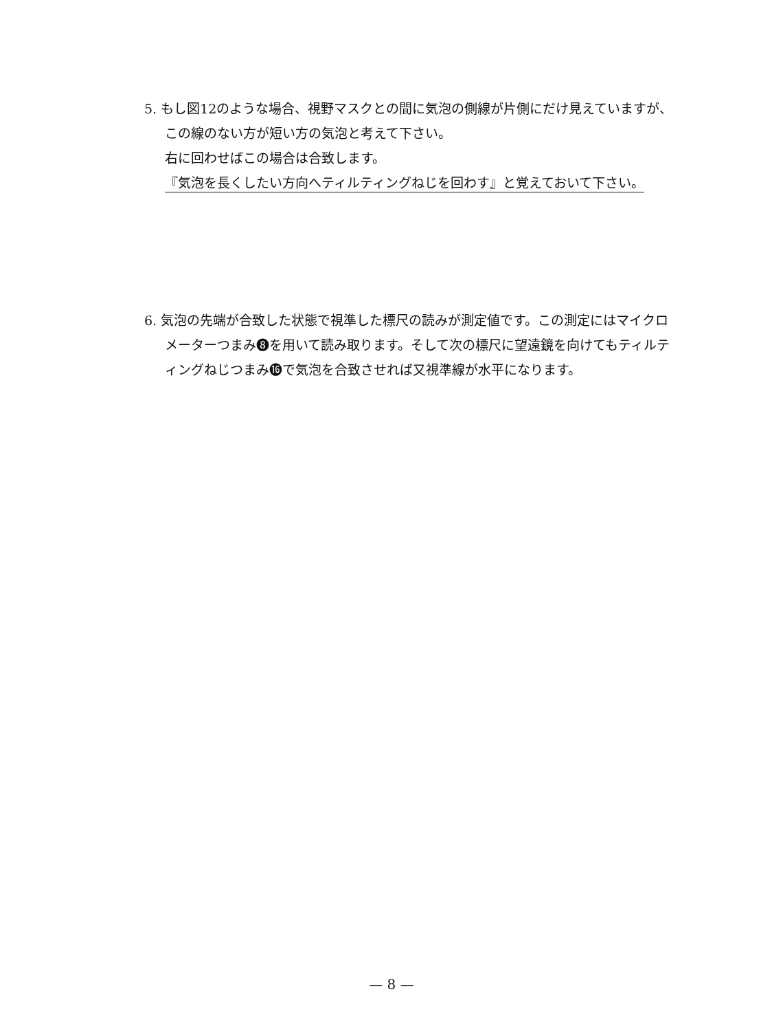5. もし図12のような場合、視野マスクとの間に気泡の側線が片側にだけ見えていますが、この線のない方が短い方の気泡と考えて下さい。
右に回わせばこの場合は合致します。
『気泡を長くしたい方向へティルティングねじを回わす』と覚えておいて下さい。
6. 気泡の先端が合致した状態で視準した標尺の読みが測定値です。この測定にはマイクロメーターつまみ❽を用いて読み取ります。そして次の標尺に望遠鏡を向けてもティルティングねじつまみ⓰で気泡を合致させれば又視準線が水平になります。
— 8 —